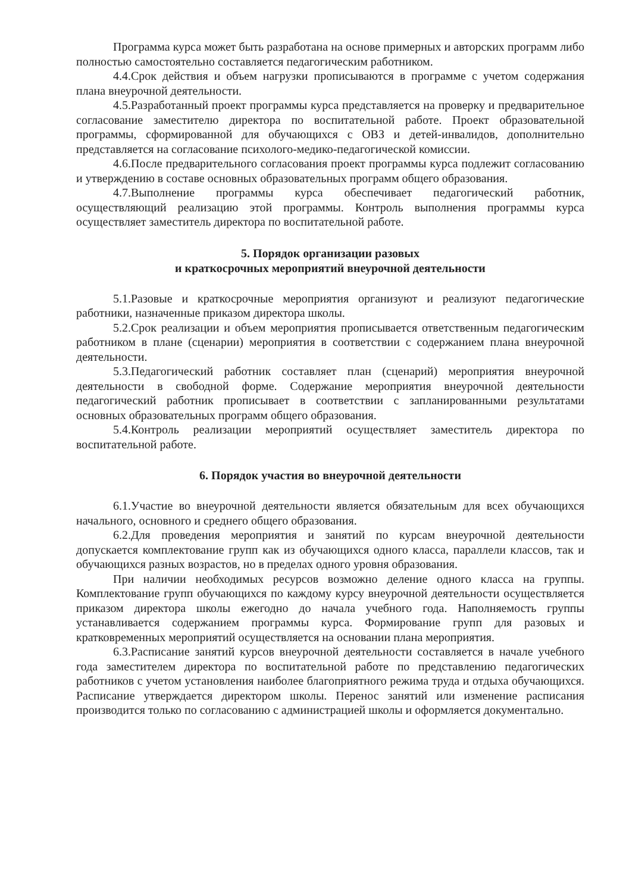Программа курса может быть разработана на основе примерных и авторских программ либо полностью самостоятельно составляется педагогическим работником.
4.4.Срок действия и объем нагрузки прописываются в программе с учетом содержания плана внеурочной деятельности.
4.5.Разработанный проект программы курса представляется на проверку и предварительное согласование заместителю директора по воспитательной работе. Проект образовательной программы, сформированной для обучающихся с ОВЗ и детей-инвалидов, дополнительно представляется на согласование психолого-медико-педагогической комиссии.
4.6.После предварительного согласования проект программы курса подлежит согласованию и утверждению в составе основных образовательных программ общего образования.
4.7.Выполнение программы курса обеспечивает педагогический работник, осуществляющий реализацию этой программы. Контроль выполнения программы курса осуществляет заместитель директора по воспитательной работе.
5. Порядок организации разовых
и краткосрочных мероприятий внеурочной деятельности
5.1.Разовые и краткосрочные мероприятия организуют и реализуют педагогические работники, назначенные приказом директора школы.
5.2.Срок реализации и объем мероприятия прописывается ответственным педагогическим работником в плане (сценарии) мероприятия в соответствии с содержанием плана внеурочной деятельности.
5.3.Педагогический работник составляет план (сценарий) мероприятия внеурочной деятельности в свободной форме. Содержание мероприятия внеурочной деятельности педагогический работник прописывает в соответствии с запланированными результатами основных образовательных программ общего образования.
5.4.Контроль реализации мероприятий осуществляет заместитель директора по воспитательной работе.
6. Порядок участия во внеурочной деятельности
6.1.Участие во внеурочной деятельности является обязательным для всех обучающихся начального, основного и среднего общего образования.
6.2.Для проведения мероприятия и занятий по курсам внеурочной деятельности допускается комплектование групп как из обучающихся одного класса, параллели классов, так и обучающихся разных возрастов, но в пределах одного уровня образования.
При наличии необходимых ресурсов возможно деление одного класса на группы. Комплектование групп обучающихся по каждому курсу внеурочной деятельности осуществляется приказом директора школы ежегодно до начала учебного года. Наполняемость группы устанавливается содержанием программы курса. Формирование групп для разовых и кратковременных мероприятий осуществляется на основании плана мероприятия.
6.3.Расписание занятий курсов внеурочной деятельности составляется в начале учебного года заместителем директора по воспитательной работе по представлению педагогических работников с учетом установления наиболее благоприятного режима труда и отдыха обучающихся. Расписание утверждается директором школы. Перенос занятий или изменение расписания производится только по согласованию с администрацией школы и оформляется документально.